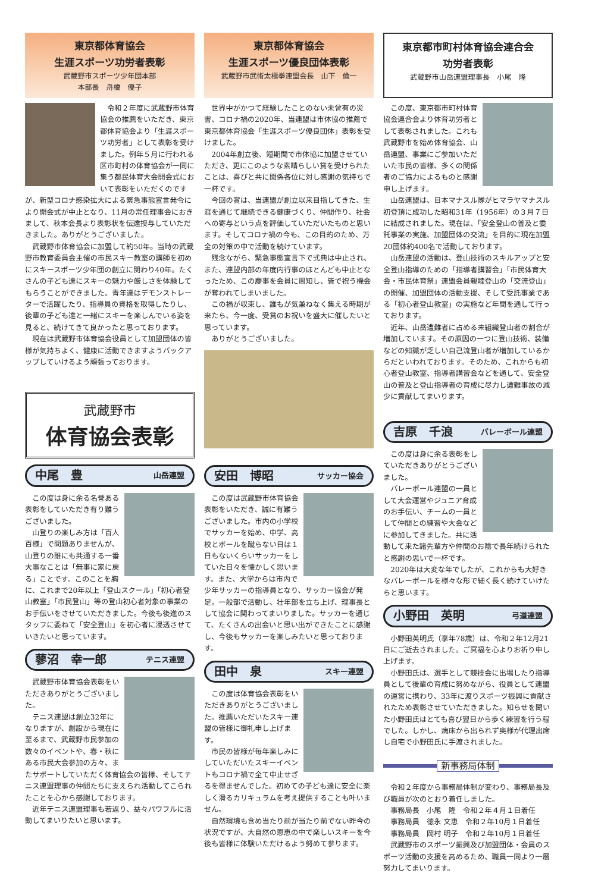東京都体育協会
生涯スポーツ功労者表彰
武蔵野市スポーツ少年団本部
本部長　舟橋　優子
令和２年度に武蔵野市体育協会の推薦をいただき、東京都体育協会より「生涯スポーツ功労者」として表彰を受けました。例年５月に行われる区市町村の体育協会が一同に集う都民体育大会開会式において表彰をいただくのですが、新型コロナ感染拡大による緊急事態宣言発令により開会式が中止となり、11月の常任理事会におきまして、秋本会長より表彰状を伝達授与していただきました。ありがとうございました。
武蔵野市体育協会に加盟して約50年。当時の武蔵野市教育委員会主催の市民スキー教室の講師を初めにスキースポーツ少年団の創立に関わり40年。たくさんの子ども達にスキーの魅力や厳しさを体験してもらうことができました。青年達はデモンストレーターで活躍したり、指導員の資格を取得したりし、後輩の子ども達と一緒にスキーを楽しんでいる姿を見ると、続けてきて良かったと思っております。
現在は武蔵野市体育協会役員として加盟団体の皆様が気持ちよく、健康に活動できますようバックアップしていけるよう頑張っております。
武蔵野市
体育協会表彰
中尾　豊 山岳連盟
この度は身に余る名誉ある表彰をしていただき有り難うございました。
山登りの楽しみ方は「百人百様」で問題ありませんが、山登りの誰にも共通する一番大事なことは「無事に家に戻る」ことです。このことを胸に、これまで20年以上「登山スクール」「初心者登山教室」「市民登山」等の登山初心者対象の事業のお手伝いをさせていただきました。今後も後進のスタッフに委ねて「安全登山」を初心者に浸透させていきたいと思っています。
蓼沼　幸一郎 テニス連盟
武蔵野市体育協会表彰をいただきありがとうございました。
テニス連盟は創立32年になりますが、創設から現在に至るまで、武蔵野市民参加の数々のイベントや、春・秋にある市民大会参加の方々、またサポートしていただく体育協会の皆様、そしてテニス連盟理事の仲間たちに支えられ活動してこられたことを心から感謝しております。
近年テニス連盟理事も若返り、益々パワフルに活動してまいりたいと思います。
東京都体育協会
生涯スポーツ優良団体表彰
武蔵野市武術太極拳連盟会長　山下　倫一
世界中がかつて経験したことのない未曾有の災害、コロナ禍の2020年、当連盟は市体協の推薦で東京都体育協会「生涯スポーツ優良団体」表彰を受けました。
2004年創立後、短期間で市体協に加盟させていただき、更にこのような素晴らしい賞を受けられたことは、喜びと共に関係各位に対し感謝の気持ちで一杯です。
今回の賞は、当連盟が創立以来目指してきた、生涯を通じて継続できる健康づくり、仲間作り、社会への寄与という点を評価していただいたものと思います。そしてコロナ禍の今も、この目的のため、万全の対策の中で活動を続けています。
残念ながら、緊急事態宣言下で式典は中止され、また、連盟内部の年度内行事のほとんども中止となったため、この慶事を会員に周知し、皆で祝う機会が奪われてしまいました。
この禍が収束し、誰もが気兼ねなく集える時期が来たら、今一度、受賞のお祝いを盛大に催したいと思っています。
ありがとうございました。
安田　博昭 サッカー協会
この度は武蔵野市体育協会表彰をいただき、誠に有難うございました。市内の小学校でサッカーを始め、中学、高校とボールを蹴らない日は１日もないくらいサッカーをしていた日々を懐かしく思います。また、大学からは市内で少年サッカーの指導員となり、サッカー協会が発足。一般部で活動し、壮年部を立ち上げ、理事長として協会に関わってまいりました。サッカーを通じて、たくさんの出会いと思い出ができたことに感謝し、今後もサッカーを楽しみたいと思っております。
田中　泉 スキー連盟
この度は体育協会表彰をいただきありがとうございました。推薦いただいたスキー連盟の皆様に御礼申し上げます。
市民の皆様が毎年楽しみにしていただいたスキーイベントもコロナ禍で全て中止せざるを得ませんでした。初めての子ども達に安全に楽しく滑るカリキュラムを考え提供することも叶いません。
自然環境も含め当たり前が当たり前でない昨今の状況ですが、大自然の恩恵の中で楽しいスキーを今後も皆様に体験いただけるよう努めて参ります。
東京都市町村体育協会連合会
功労者表彰
武蔵野市山岳連盟理事長　小尾　隆
この度、東京都市町村体育協会連合会より体育功労者として表彰されました。これも武蔵野市を始め体育協会、山岳連盟、事業にご参加いただいた市民の皆様、多くの関係者のご協力によるものと感謝申し上げます。
山岳連盟は、日本マナスル隊がヒマラヤマナスル初登頂に成功した昭和31年（1956年）の３月７日に結成されました。現在は、「安全登山の普及と委託事業の実施、加盟団体の交流」を目的に現在加盟20団体約400名で活動しております。
山岳連盟の活動は、登山技術のスキルアップと安全登山指導のための「指導者講習会」「市民体育大会・市民体育祭」連盟会員親睦登山の「交流登山」の開催、加盟団体の活動支援、そして受託事業である「初心者登山教室」の実施など年間を通して行っております。
近年、山岳遭難者に占める未組織登山者の割合が増加しています。その原因の一つに登山技術、装備などの知識が乏しい自己流登山者が増加しているからだといわれております。そのため、これからも初心者登山教室、指導者講習会などを通して、安全登山の普及と登山指導者の育成に尽力し遭難事故の減少に貢献してまいります。
吉原　千浪 バレーボール連盟
この度は身に余る表彰をしていただきありがとうございました。
バレーボール連盟の一員として大会運営やジュニア育成のお手伝い、チームの一員として仲間との練習や大会などに参加してきました。共に活動して来た諸先輩方や仲間のお陰で長年続けられたと感謝の思いで一杯です。
2020年は大変な年でしたが、これからも大好きなバレーボールを様々な形で細く長く続けていけたらと思います。
小野田　英明 弓道連盟
小野田英明氏（享年78歳）は、令和２年12月21日にご逝去されました。ご冥福を心よりお祈り申し上げます。
小野田氏は、選手として競技会に出場したり指導員として後輩の育成に努めながら、役員として連盟の運営に携わり、33年に渡りスポーツ振興に貢献されたため表彰させていただきました。知らせを聞いた小野田氏はとても喜び翌日から歩く練習を行う程でした。しかし、病床から出られず奥様が代理出席し自宅で小野田氏に手渡されました。
新事務局体制
令和２年度から事務局体制が変わり、事務局長及び職員が次のとおり着任しました。
事務局長　小尾　隆　令和２年４月１日着任
事務局員　德永 文恵　令和２年10月１日着任
事務局員　岡村 明子　令和２年10月１日着任
武蔵野市のスポーツ振興及び加盟団体・会員のスポーツ活動の支援を高めるため、職員一同より一層努力してまいります。